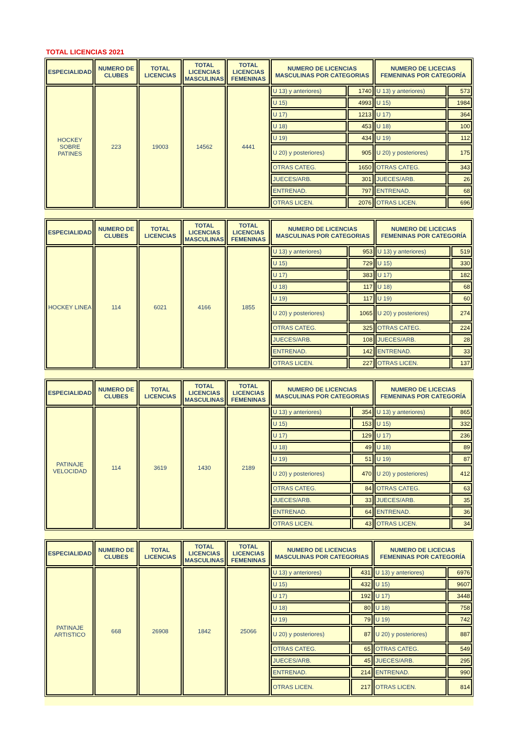TOTAL LICENCIAS 2021
| ESPECIALIDAD | NUMERO DE CLUBES | TOTAL LICENCIAS | TOTAL LICENCIAS MASCULINAS | TOTAL LICENCIAS FEMENINAS | NUMERO DE LICENCIAS MASCULINAS POR CATEGORIAS | | NUMERO DE LICECIAS FEMENINAS POR CATEGORÍA | |
| --- | --- | --- | --- | --- | --- | --- | --- | --- |
| HOCKEY SOBRE PATINES | 223 | 19003 | 14562 | 4441 | U 13) y anteriores) | 1740 | U 13) y anteriores) | 573 |
| | | | | | U 15) | 4993 | U 15) | 1984 |
| | | | | | U 17) | 1213 | U 17) | 364 |
| | | | | | U 18) | 453 | U 18) | 100 |
| | | | | | U 19) | 434 | U 19) | 112 |
| | | | | | U 20) y posteriores) | 905 | U 20) y posteriores) | 175 |
| | | | | | OTRAS CATEG. | 1650 | OTRAS CATEG. | 343 |
| | | | | | JUECES/ARB. | 301 | JUECES/ARB. | 26 |
| | | | | | ENTRENAD. | 797 | ENTRENAD. | 68 |
| | | | | | OTRAS LICEN. | 2076 | OTRAS LICEN. | 696 |
| ESPECIALIDAD | NUMERO DE CLUBES | TOTAL LICENCIAS | TOTAL LICENCIAS MASCULINAS | TOTAL LICENCIAS FEMENINAS | NUMERO DE LICENCIAS MASCULINAS POR CATEGORIAS | | NUMERO DE LICECIAS FEMENINAS POR CATEGORÍA | |
| --- | --- | --- | --- | --- | --- | --- | --- | --- |
| HOCKEY LINEA | 114 | 6021 | 4166 | 1855 | U 13) y anteriores) | 953 | U 13) y anteriores) | 519 |
| | | | | | U 15) | 729 | U 15) | 330 |
| | | | | | U 17) | 383 | U 17) | 182 |
| | | | | | U 18) | 117 | U 18) | 68 |
| | | | | | U 19) | 117 | U 19) | 60 |
| | | | | | U 20) y posteriores) | 1065 | U 20) y posteriores) | 274 |
| | | | | | OTRAS CATEG. | 325 | OTRAS CATEG. | 224 |
| | | | | | JUECES/ARB. | 108 | JUECES/ARB. | 28 |
| | | | | | ENTRENAD. | 142 | ENTRENAD. | 33 |
| | | | | | OTRAS LICEN. | 227 | OTRAS LICEN. | 137 |
| ESPECIALIDAD | NUMERO DE CLUBES | TOTAL LICENCIAS | TOTAL LICENCIAS MASCULINAS | TOTAL LICENCIAS FEMENINAS | NUMERO DE LICENCIAS MASCULINAS POR CATEGORIAS | | NUMERO DE LICECIAS FEMENINAS POR CATEGORÍA | |
| --- | --- | --- | --- | --- | --- | --- | --- | --- |
| PATINAJE VELOCIDAD | 114 | 3619 | 1430 | 2189 | U 13) y anteriores) | 354 | U 13) y anteriores) | 865 |
| | | | | | U 15) | 153 | U 15) | 332 |
| | | | | | U 17) | 129 | U 17) | 236 |
| | | | | | U 18) | 49 | U 18) | 89 |
| | | | | | U 19) | 51 | U 19) | 87 |
| | | | | | U 20) y posteriores) | 470 | U 20) y posteriores) | 412 |
| | | | | | OTRAS CATEG. | 84 | OTRAS CATEG. | 63 |
| | | | | | JUECES/ARB. | 33 | JUECES/ARB. | 35 |
| | | | | | ENTRENAD. | 64 | ENTRENAD. | 36 |
| | | | | | OTRAS LICEN. | 43 | OTRAS LICEN. | 34 |
| ESPECIALIDAD | NUMERO DE CLUBES | TOTAL LICENCIAS | TOTAL LICENCIAS MASCULINAS | TOTAL LICENCIAS FEMENINAS | NUMERO DE LICENCIAS MASCULINAS POR CATEGORIAS | | NUMERO DE LICECIAS FEMENINAS POR CATEGORÍA | |
| --- | --- | --- | --- | --- | --- | --- | --- | --- |
| PATINAJE ARTISTICO | 668 | 26908 | 1842 | 25066 | U 13) y anteriores) | 431 | U 13) y anteriores) | 6976 |
| | | | | | U 15) | 432 | U 15) | 9607 |
| | | | | | U 17) | 192 | U 17) | 3448 |
| | | | | | U 18) | 80 | U 18) | 758 |
| | | | | | U 19) | 79 | U 19) | 742 |
| | | | | | U 20) y posteriores) | 87 | U 20) y posteriores) | 887 |
| | | | | | OTRAS CATEG. | 65 | OTRAS CATEG. | 549 |
| | | | | | JUECES/ARB. | 45 | JUECES/ARB. | 295 |
| | | | | | ENTRENAD. | 214 | ENTRENAD. | 990 |
| | | | | | OTRAS LICEN. | 217 | OTRAS LICEN. | 814 |